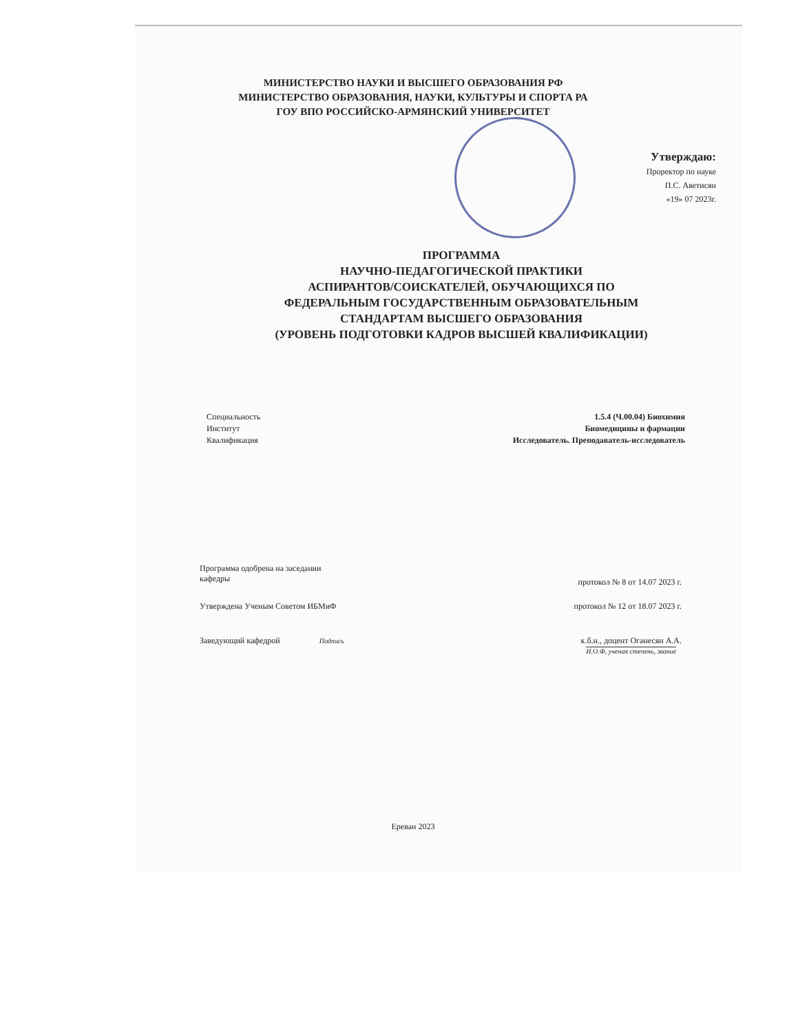МИНИСТЕРСТВО НАУКИ И ВЫСШЕГО ОБРАЗОВАНИЯ РФ
МИНИСТЕРСТВО ОБРАЗОВАНИЯ, НАУКИ, КУЛЬТУРЫ И СПОРТА РА
ГОУ ВПО РОССИЙСКО-АРМЯНСКИЙ УНИВЕРСИТЕТ
Утверждаю:
Проректор по науке
П.С. Аветисян
«19» 07 2023г.
ПРОГРАММА
НАУЧНО-ПЕДАГОГИЧЕСКОЙ ПРАКТИКИ
АСПИРАНТОВ/СОИСКАТЕЛЕЙ, ОБУЧАЮЩИХСЯ ПО
ФЕДЕРАЛЬНЫМ ГОСУДАРСТВЕННЫМ ОБРАЗОВАТЕЛЬНЫМ
СТАНДАРТАМ ВЫСШЕГО ОБРАЗОВАНИЯ
(УРОВЕНЬ ПОДГОТОВКИ КАДРОВ ВЫСШЕЙ КВАЛИФИКАЦИИ)
Специальность
Институт
Квалификация
1.5.4 (Ч.00.04) Биохимия
Биомедицины и фармации
Исследователь. Преподаватель-исследователь
Программа одобрена на заседании
кафедры
протокол № 8 от 14.07 2023 г.
Утверждена Ученым Советом ИБМиФ
протокол № 12 от 18.07 2023 г.
Заведующий кафедрой Подпись
к.б.н., доцент Оганесян А.А.
И.О.Ф, ученая степень, звание
Ереван 2023